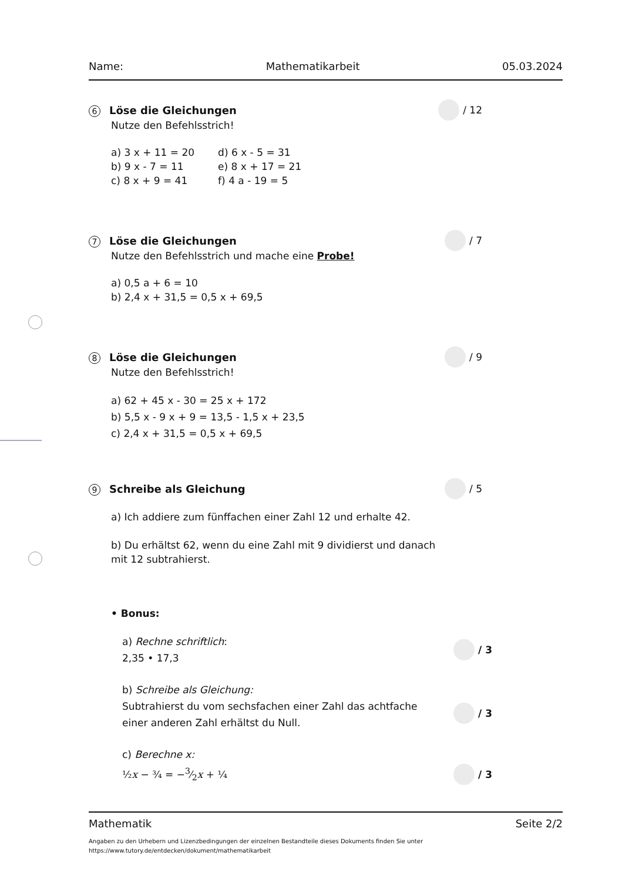Name: Mathematikarbeit 05.03.2024
6 Löse die Gleichungen
/ 12
Nutze den Befehlsstrich!
a) 3 x + 11 = 20
b) 9 x - 7 = 11
c) 8 x + 9 = 41
d) 6 x - 5 = 31
e) 8 x + 17 = 21
f) 4 a - 19 = 5
7 Löse die Gleichungen
/ 7
Nutze den Befehlsstrich und mache eine Probe!
a) 0,5 a + 6 = 10
b) 2,4 x + 31,5 = 0,5 x + 69,5
8 Löse die Gleichungen
/ 9
Nutze den Befehlsstrich!
a) 62 + 45 x - 30 = 25 x + 172
b) 5,5 x - 9 x + 9 = 13,5 - 1,5 x + 23,5
c) 2,4 x + 31,5 = 0,5 x + 69,5
9 Schreibe als Gleichung
/ 5
a) Ich addiere zum fünffachen einer Zahl 12 und erhalte 42.
b) Du erhältst 62, wenn du eine Zahl mit 9 dividierst und danach
mit 12 subtrahierst.
• Bonus:
a) Rechne schriftlich:
2,35 • 17,3
/ 3
b) Schreibe als Gleichung:
Subtrahierst du vom sechsfachen einer Zahl das achtfache
einer anderen Zahl erhältst du Null.
/ 3
c) Berechne x:
½x − ¾ = −3⁄2x + ¼
/ 3
Mathematik Seite 2/2
Angaben zu den Urhebern und Lizenzbedingungen der einzelnen Bestandteile dieses Dokuments finden Sie unter
https://www.tutory.de/entdecken/dokument/mathematikarbeit